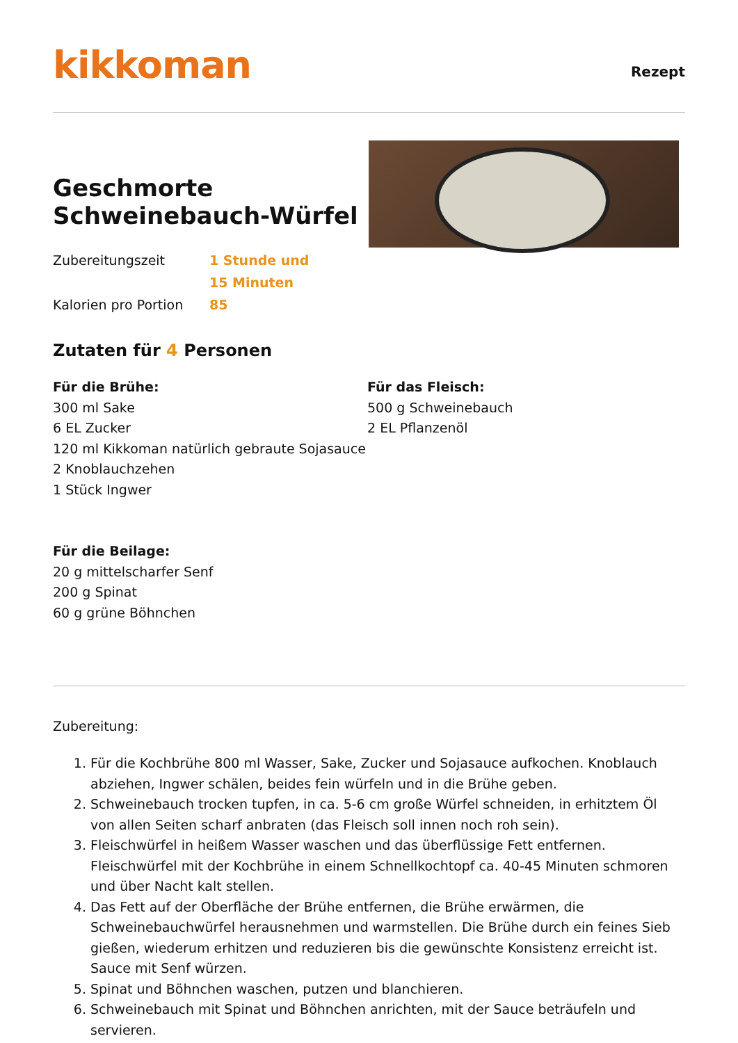kikkoman
Rezept
Geschmorte Schweinebauch-Würfel
Zubereitungszeit
1 Stunde und 15 Minuten
Kalorien pro Portion
85
Zutaten für 4 Personen
Für die Brühe:
300 ml Sake
6 EL Zucker
120 ml Kikkoman natürlich gebraute Sojasauce
2 Knoblauchzehen
1 Stück Ingwer
Für die Beilage:
20 g mittelscharfer Senf
200 g Spinat
60 g grüne Böhnchen
Für das Fleisch:
500 g Schweinebauch
2 EL Pflanzenöl
Zubereitung:
1. Für die Kochbrühe 800 ml Wasser, Sake, Zucker und Sojasauce aufkochen. Knoblauch abziehen, Ingwer schälen, beides fein würfeln und in die Brühe geben.
2. Schweinebauch trocken tupfen, in ca. 5-6 cm große Würfel schneiden, in erhitztem Öl von allen Seiten scharf anbraten (das Fleisch soll innen noch roh sein).
3. Fleischwürfel in heißem Wasser waschen und das überflüssige Fett entfernen. Fleischwürfel mit der Kochbrühe in einem Schnellkochtopf ca. 40-45 Minuten schmoren und über Nacht kalt stellen.
4. Das Fett auf der Oberfläche der Brühe entfernen, die Brühe erwärmen, die Schweinebauchwürfel herausnehmen und warmstellen. Die Brühe durch ein feines Sieb gießen, wiederum erhitzen und reduzieren bis die gewünschte Konsistenz erreicht ist. Sauce mit Senf würzen.
5. Spinat und Böhnchen waschen, putzen und blanchieren.
6. Schweinebauch mit Spinat und Böhnchen anrichten, mit der Sauce beträufeln und servieren.